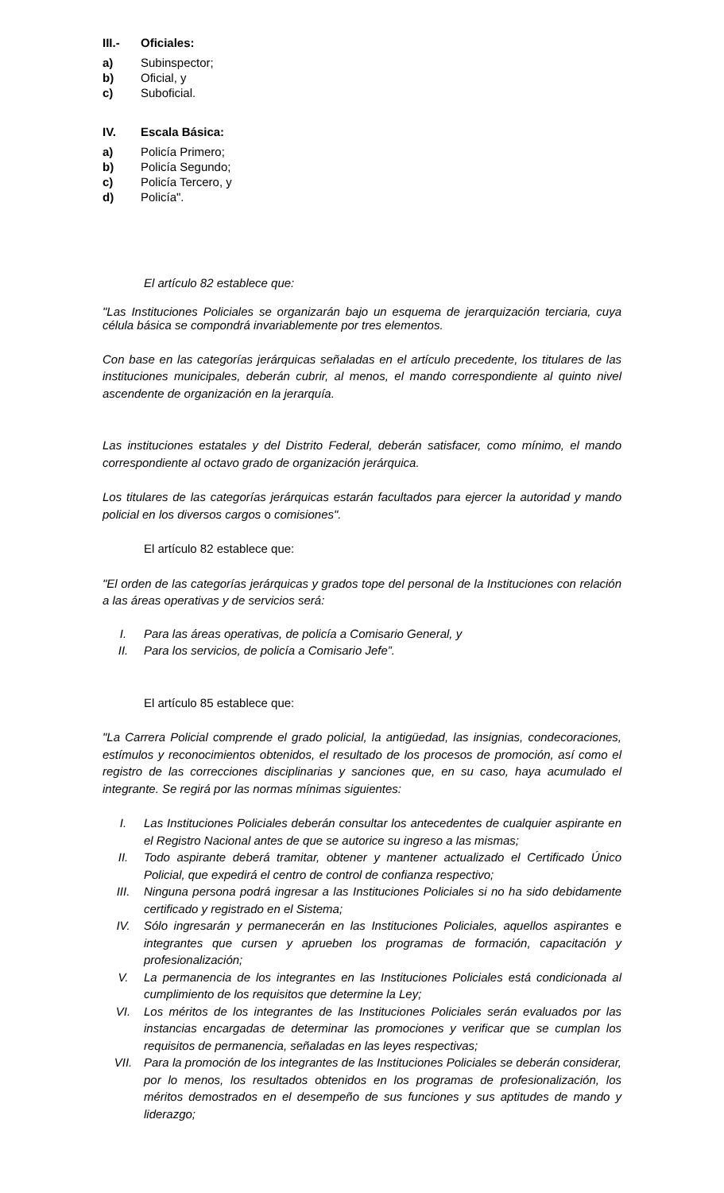III.- Oficiales:
a) Subinspector;
b) Oficial, y
c) Suboficial.
IV. Escala Básica:
a) Policía Primero;
b) Policía Segundo;
c) Policía Tercero, y
d) Policía".
El artículo 82 establece que:
"Las Instituciones Policiales se organizarán bajo un esquema de jerarquización terciaria, cuya célula básica se compondrá invariablemente por tres elementos.
Con base en las categorías jerárquicas señaladas en el artículo precedente, los titulares de las instituciones municipales, deberán cubrir, al menos, el mando correspondiente al quinto nivel ascendente de organización en la jerarquía.
Las instituciones estatales y del Distrito Federal, deberán satisfacer, como mínimo, el mando correspondiente al octavo grado de organización jerárquica.
Los titulares de las categorías jerárquicas estarán facultados para ejercer la autoridad y mando policial en los diversos cargos o comisiones".
El artículo 82 establece que:
"El orden de las categorías jerárquicas y grados tope del personal de la Instituciones con relación a las áreas operativas y de servicios será:
I. Para las áreas operativas, de policía a Comisario General, y
II. Para los servicios, de policía a Comisario Jefe”.
El artículo 85 establece que:
"La Carrera Policial comprende el grado policial, la antigüedad, las insignias, condecoraciones, estímulos y reconocimientos obtenidos, el resultado de los procesos de promoción, así como el registro de las correcciones disciplinarias y sanciones que, en su caso, haya acumulado el integrante. Se regirá por las normas mínimas siguientes:
I. Las Instituciones Policiales deberán consultar los antecedentes de cualquier aspirante en el Registro Nacional antes de que se autorice su ingreso a las mismas;
II. Todo aspirante deberá tramitar, obtener y mantener actualizado el Certificado Único Policial, que expedirá el centro de control de confianza respectivo;
III. Ninguna persona podrá ingresar a las Instituciones Policiales si no ha sido debidamente certificado y registrado en el Sistema;
IV. Sólo ingresarán y permanecerán en las Instituciones Policiales, aquellos aspirantes e integrantes que cursen y aprueben los programas de formación, capacitación y profesionalización;
V. La permanencia de los integrantes en las Instituciones Policiales está condicionada al cumplimiento de los requisitos que determine la Ley;
VI. Los méritos de los integrantes de las Instituciones Policiales serán evaluados por las instancias encargadas de determinar las promociones y verificar que se cumplan los requisitos de permanencia, señaladas en las leyes respectivas;
VII. Para la promoción de los integrantes de las Instituciones Policiales se deberán considerar, por lo menos, los resultados obtenidos en los programas de profesionalización, los méritos demostrados en el desempeño de sus funciones y sus aptitudes de mando y liderazgo;